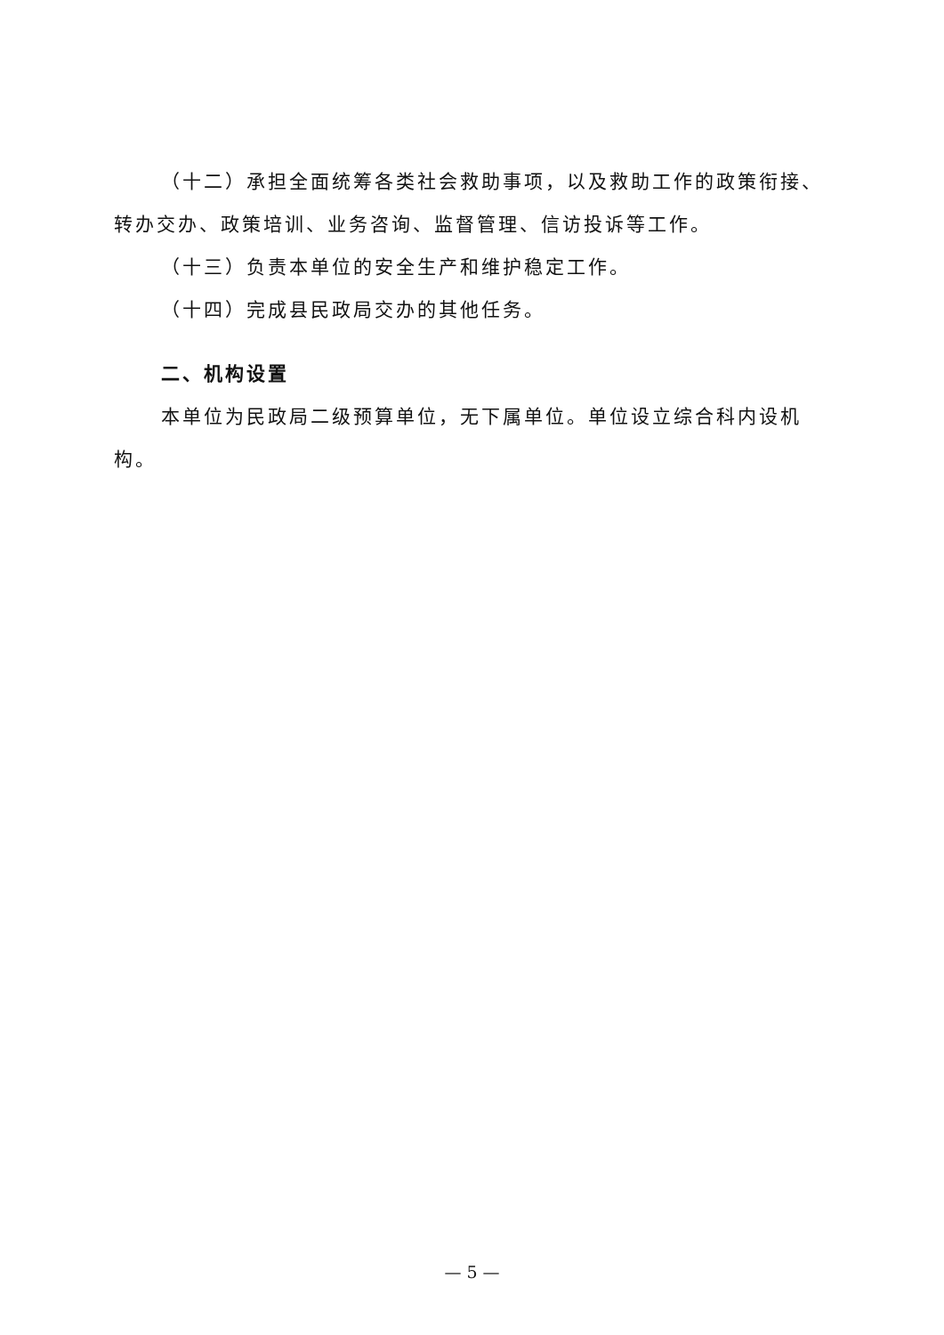（十二）承担全面统筹各类社会救助事项，以及救助工作的政策衔接、转办交办、政策培训、业务咨询、监督管理、信访投诉等工作。
（十三）负责本单位的安全生产和维护稳定工作。
（十四）完成县民政局交办的其他任务。
二、机构设置
本单位为民政局二级预算单位，无下属单位。单位设立综合科内设机构。
— 5 —